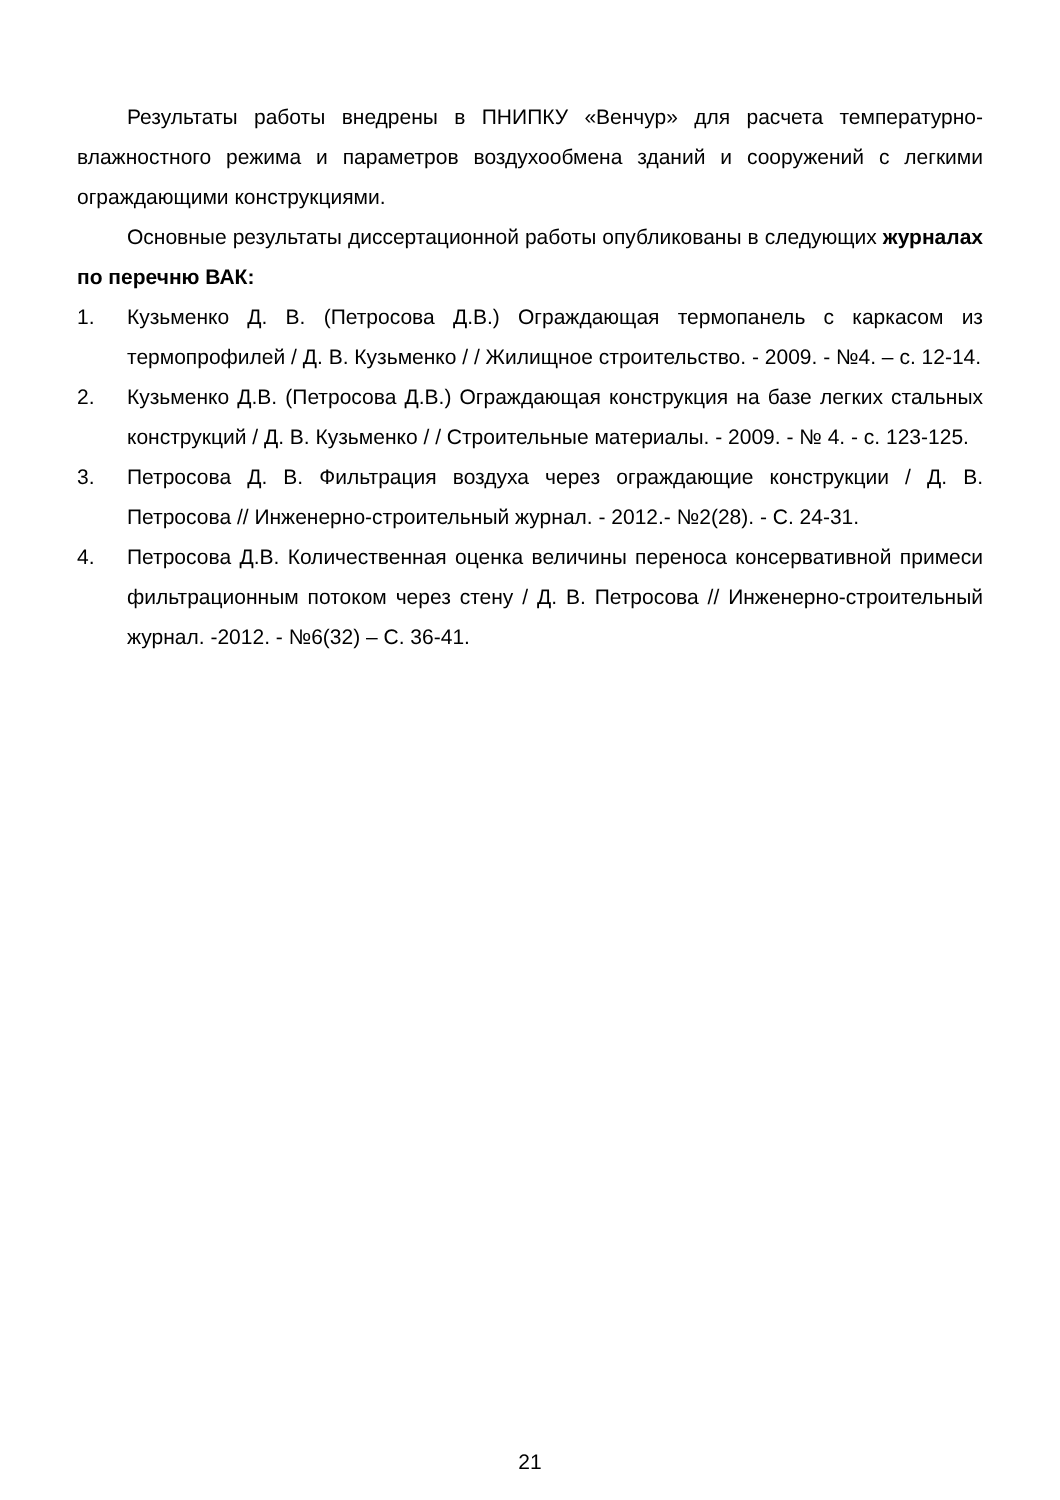Результаты работы внедрены в ПНИПКУ «Венчур» для расчета температурно-влажностного режима и параметров воздухообмена зданий и сооружений с легкими ограждающими конструкциями.
Основные результаты диссертационной работы опубликованы в следующих журналах по перечню ВАК:
1. Кузьменко Д. В. (Петросова Д.В.) Ограждающая термопанель с каркасом из термопрофилей / Д. В. Кузьменко / / Жилищное строительство. - 2009. - №4. – с. 12-14.
2. Кузьменко Д.В. (Петросова Д.В.) Ограждающая конструкция на базе легких стальных конструкций / Д. В. Кузьменко / / Строительные материалы. - 2009. - № 4. - с. 123-125.
3. Петросова Д. В. Фильтрация воздуха через ограждающие конструкции / Д. В. Петросова // Инженерно-строительный журнал. - 2012.- №2(28). - С. 24-31.
4. Петросова Д.В. Количественная оценка величины переноса консервативной примеси фильтрационным потоком через стену / Д. В. Петросова // Инженерно-строительный журнал. -2012. - №6(32) – С. 36-41.
21